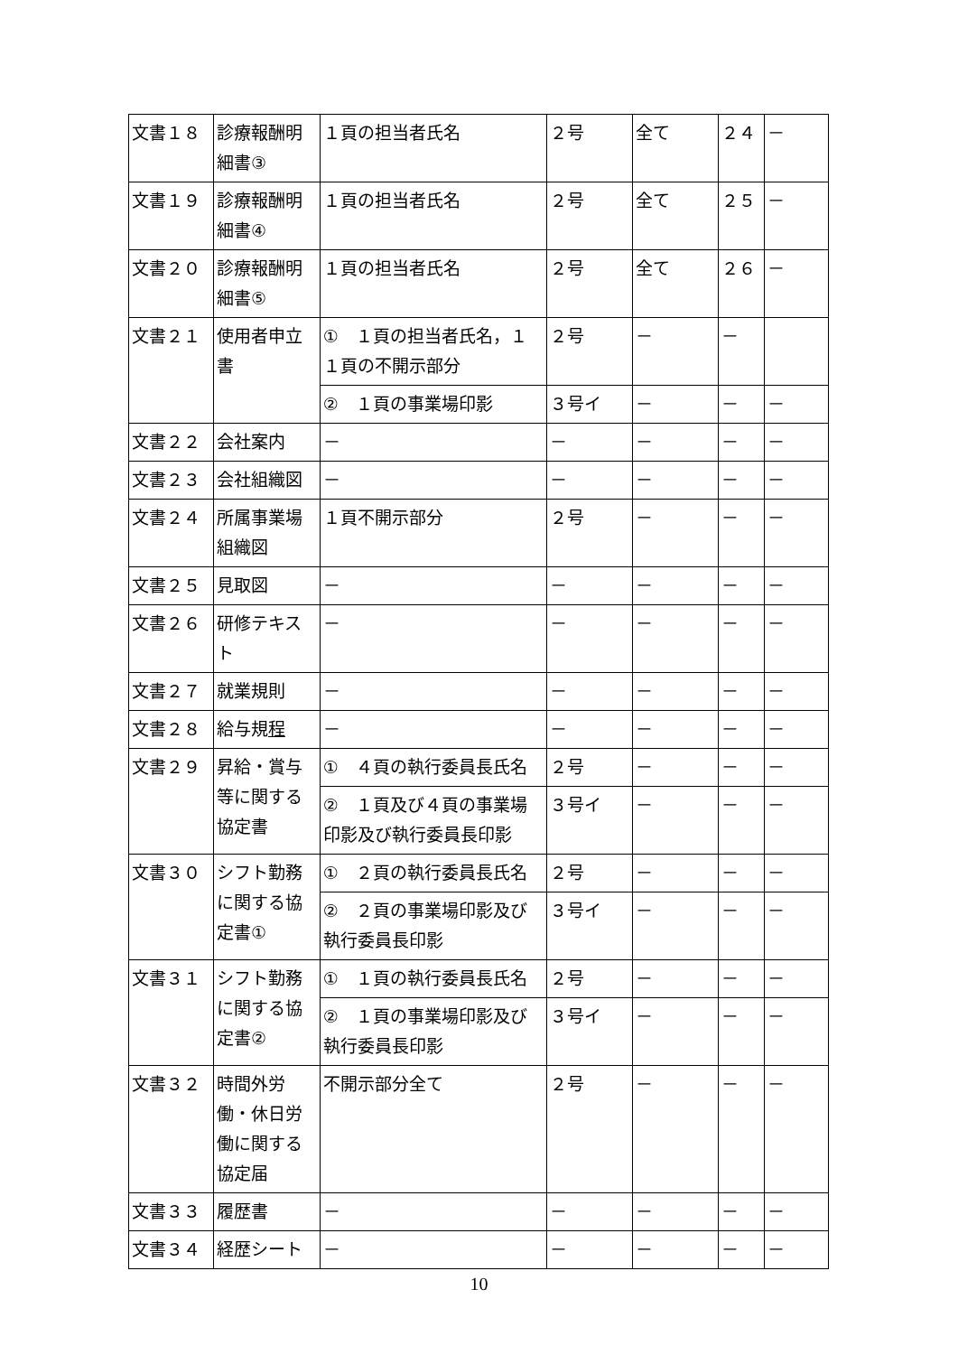| 文書１８ | 診療報酬明細書③ | １頁の担当者氏名 | ２号 | 全て | ２４ | － |
| 文書１９ | 診療報酬明細書④ | １頁の担当者氏名 | ２号 | 全て | ２５ | － |
| 文書２０ | 診療報酬明細書⑤ | １頁の担当者氏名 | ２号 | 全て | ２６ | － |
| 文書２１ | 使用者申立書 | ① １頁の担当者氏名，１１頁の不開示部分 | ２号 | － | － | |
| | | ② １頁の事業場印影 | ３号イ | － | － | － |
| 文書２２ | 会社案内 | － | － | － | － | － |
| 文書２３ | 会社組織図 | － | － | － | － | － |
| 文書２４ | 所属事業場組織図 | １頁不開示部分 | ２号 | － | － | － |
| 文書２５ | 見取図 | － | － | － | － | － |
| 文書２６ | 研修テキスト | － | － | － | － | － |
| 文書２７ | 就業規則 | － | － | － | － | － |
| 文書２８ | 給与規 程 | － | － | － | － | － |
| 文書２９ | 昇給・賞与等に関する協定書 | ① ４頁の執行委員長氏名 | ２号 | － | － | － |
| | | ② １頁及び４頁の事業場印影及び執行委員長印影 | ３号イ | － | － | － |
| 文書３０ | シフト勤務に関する協定書① | ① ２頁の執行委員長氏名 | ２号 | － | － | － |
| | | ② ２頁の事業場印影及び執行委員長印影 | ３号イ | － | － | － |
| 文書３１ | シフト勤務に関する協定書② | ① １頁の執行委員長氏名 | ２号 | － | － | － |
| | | ② １頁の事業場印影及び執行委員長印影 | ３号イ | － | － | － |
| 文書３２ | 時間外労働・休日労働に関する協定届 | 不開示部分全て | ２号 | － | － | － |
| 文書３３ | 履歴書 | － | － | － | － | － |
| 文書３４ | 経歴シート | － | － | － | － | － |
10